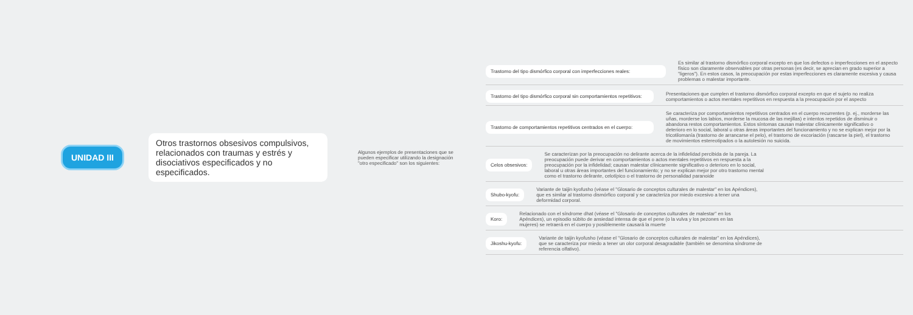UNIDAD III
Otros trastornos obsesivos compulsivos, relacionados con traumas y estrés y disociativos especificados y no especificados.
Algunos ejemplos de presentaciones que se pueden especificar utilizando la designación "otro especificado" son los siguientes:
Trastorno del tipo dismórfico corporal con imperfecciones reales:
Es similar al trastorno dismórfico corporal excepto en que los defectos o imperfecciones en el aspecto físico son claramente observables por otras personas (es decir, se aprecian en grado superior a "ligeros"). En estos casos, la preocupación por estas imperfecciones es claramente excesiva y causa problemas o malestar importante.
Trastorno del tipo dismórfico corporal sin comportamientos repetitivos:
Presentaciones que cumplen el trastorno dismórfico corporal excepto en que el sujeto no realiza comportamientos o actos mentales repetitivos en respuesta a la preocupación por el aspecto
Trastorno de comportamientos repetitivos centrados en el cuerpo:
Se caracteriza por comportamientos repetitivos centrados en el cuerpo recurrentes (p. ej., morderse las uñas, morderse los labios, morderse la mucosa de las mejillas) e intentos repetidos de disminuir o abandona restos comportamientos. Estos síntomas causan malestar clínicamente significativo o deterioro en lo social, laboral u otras áreas importantes del funcionamiento y no se explican mejor por la tricotilomanía (trastorno de arrancarse el pelo), el trastorno de excoriación (rascarse la piel), el trastorno de movimientos estereotipados o la autolesión no suicida.
Celos obsesivos:
Se caracterizan por la preocupación no delirante acerca de la infidelidad percibida de la pareja. La preocupación puede derivar en comportamientos o actos mentales repetitivos en respuesta a la preocupación por la infidelidad; causan malestar clínicamente significativo o deterioro en lo social, laboral u otras áreas importantes del funcionamiento; y no se explican mejor por otro trastorno mental como el trastorno delirante, celotípico o el trastorno de personalidad paranoide
Shubo-kyofu:
Variante de taijin kyofusho (véase el "Glosario de conceptos culturales de malestar" en los Apéndices), que es similar al trastorno dismórfico corporal y se caracteriza por miedo excesivo a tener una deformidad corporal.
Koro:
Relacionado con el síndrome dhat (véase el "Glosario de conceptos culturales de malestar" en los Apéndices), un episodio súbito de ansiedad intensa de que el pene (o la vulva y los pezones en las mujeres) se retraerá en el cuerpo y posiblemente causará la muerte
Jikoshu-kyofu:
Variante de taijin kyofusho (véase el "Glosario de conceptos culturales de malestar" en los Apéndices), que se caracteriza por miedo a tener un olor corporal desagradable (también se denomina síndrome de referencia olfativo).